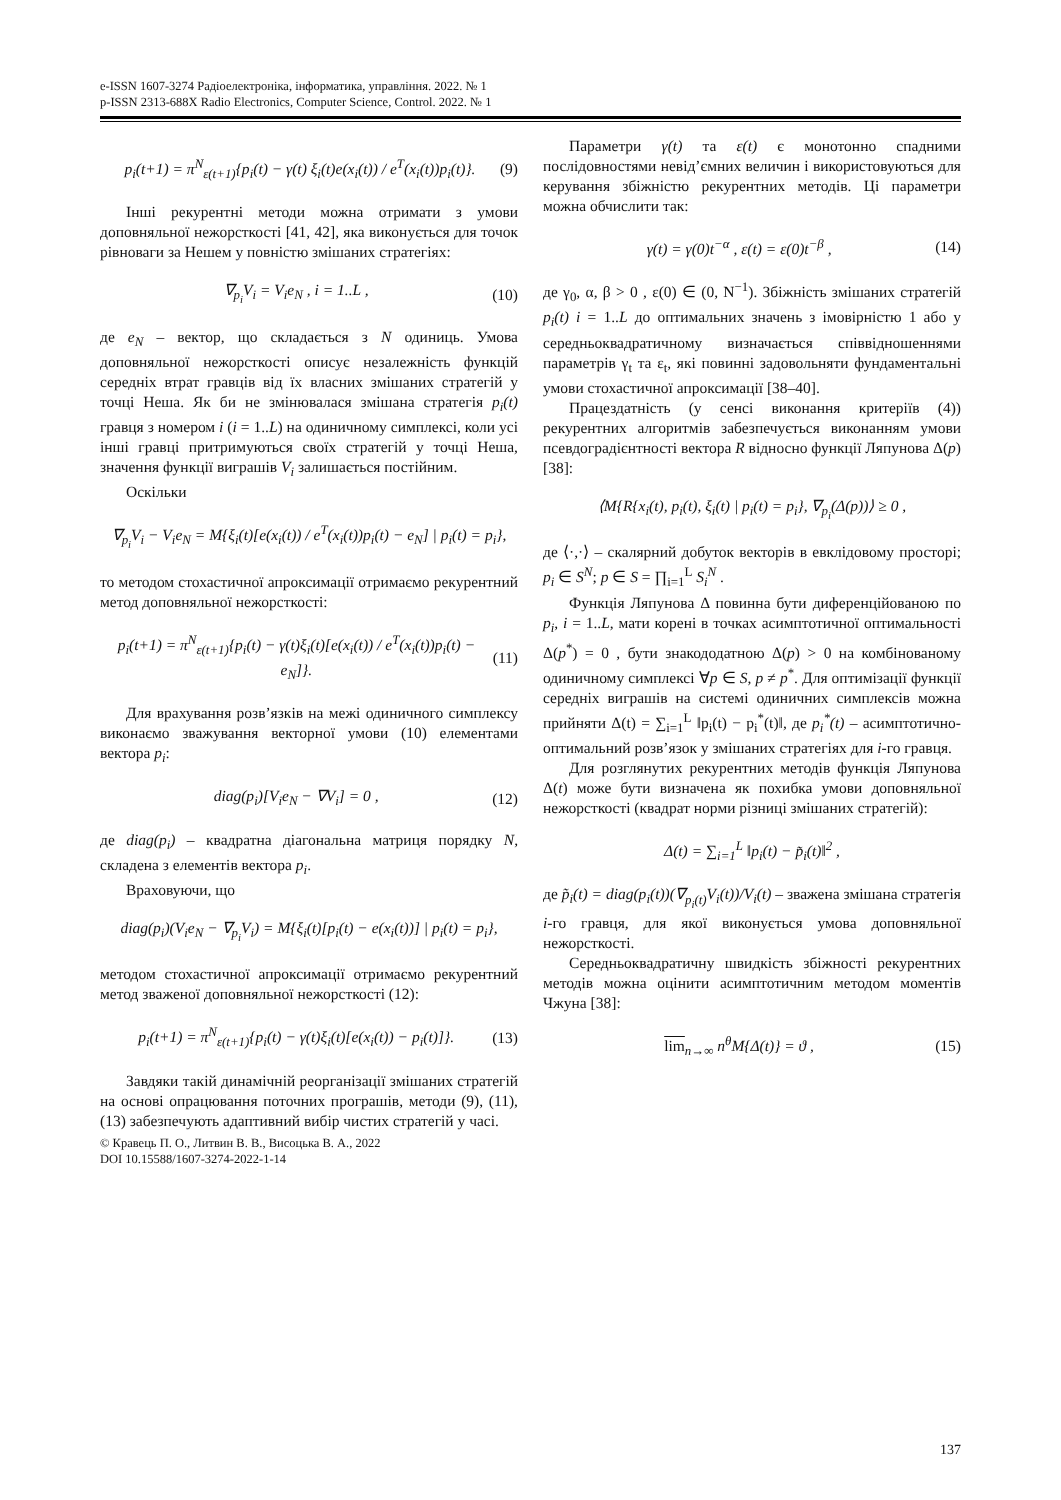e-ISSN 1607-3274 Радіоелектроніка, інформатика, управління. 2022. № 1
p-ISSN 2313-688X Radio Electronics, Computer Science, Control. 2022. № 1
p<sub>i</sub>(t+1) = π<sup>N</sup><sub>ε(t+1)</sub>{p<sub>i</sub>(t) − γ(t) ξ<sub>i</sub>(t)e(x<sub>i</sub>(t)) / e<sup>T</sup>(x<sub>i</sub>(t))p<sub>i</sub>(t)}. (9)
Інші рекурентні методи можна отримати з умови доповняльної нежорсткості [41, 42], яка виконується для точок рівноваги за Нешем у повністю змішаних стратегіях:
∇<sub>p<sub>i</sub></sub>V<sub>i</sub> = V<sub>i</sub>e<sub>N</sub> , i = 1..L , (10)
де e<sub>N</sub> – вектор, що складається з N одиниць. Умова доповняльної нежорсткості описує незалежність функцій середніх втрат гравців від їх власних змішаних стратегій у точці Неша. Як би не змінювалася змішана стратегія p<sub>i</sub>(t) гравця з номером i (i = 1..L) на одиничному симплексі, коли усі інші гравці притримуються своїх стратегій у точці Неша, значення функції виграшів V<sub>i</sub> залишається постійним.
Оскільки
∇<sub>p<sub>i</sub></sub>V<sub>i</sub> − V<sub>i</sub>e<sub>N</sub> = M{ξ<sub>i</sub>(t)[e(x<sub>i</sub>(t)) / e<sup>T</sup>(x<sub>i</sub>(t))p<sub>i</sub>(t) − e<sub>N</sub>] | p<sub>i</sub>(t) = p<sub>i</sub>},
то методом стохастичної апроксимації отримаємо рекурентний метод доповняльної нежорсткості:
p<sub>i</sub>(t+1) = π<sup>N</sup><sub>ε(t+1)</sub>{p<sub>i</sub>(t) − γ(t)ξ<sub>i</sub>(t)[e(x<sub>i</sub>(t)) / e<sup>T</sup>(x<sub>i</sub>(t))p<sub>i</sub>(t) − e<sub>N</sub>]}. (11)
Для врахування розв’язків на межі одиничного симплексу виконаємо зважування векторної умови (10) елементами вектора p<sub>i</sub>:
diag(p<sub>i</sub>)[V<sub>i</sub>e<sub>N</sub> − ∇V<sub>i</sub>] = 0 , (12)
де diag(p<sub>i</sub>) – квадратна діагональна матриця порядку N, складена з елементів вектора p<sub>i</sub>.
Враховуючи, що
diag(p<sub>i</sub>)(V<sub>i</sub>e<sub>N</sub> − ∇<sub>p<sub>i</sub></sub>V<sub>i</sub>) = M{ξ<sub>i</sub>(t)[p<sub>i</sub>(t) − e(x<sub>i</sub>(t))] | p<sub>i</sub>(t) = p<sub>i</sub>},
методом стохастичної апроксимації отримаємо рекурентний метод зваженої доповняльної нежорсткості (12):
p<sub>i</sub>(t+1) = π<sup>N</sup><sub>ε(t+1)</sub>{p<sub>i</sub>(t) − γ(t)ξ<sub>i</sub>(t)[e(x<sub>i</sub>(t)) − p<sub>i</sub>(t)]}. (13)
Завдяки такій динамічній реорганізації змішаних стратегій на основі опрацювання поточних програшів, методи (9), (11), (13) забезпечують адаптивний вибір чистих стратегій у часі.
© Кравець П. О., Литвин В. В., Висоцька В. А., 2022
DOI 10.15588/1607-3274-2022-1-14
Параметри γ(t) та ε(t) є монотонно спадними послідовностями невід’ємних величин і використовуються для керування збіжністю рекурентних методів. Ці параметри можна обчислити так:
γ(t) = γ(0)t<sup>−α</sup> , ε(t) = ε(0)t<sup>−β</sup> , (14)
де γ<sub>0</sub>, α, β > 0 , ε(0) ∈ (0, N<sup>−1</sup>). Збіжність змішаних стратегій p<sub>i</sub>(t) i = 1..L до оптимальних значень з імовірністю 1 або у середньоквадратичному визначається співвідношеннями параметрів γ<sub>t</sub> та ε<sub>t</sub>, які повинні задовольняти фундаментальні умови стохастичної апроксимації [38–40].
Працездатність (у сенсі виконання критеріїв (4)) рекурентних алгоритмів забезпечується виконанням умови псевдоградієнтності вектора R відносно функції Ляпунова Δ(p) [38]:
⟨M{R{x<sub>i</sub>(t), p<sub>i</sub>(t), ξ<sub>i</sub>(t) | p<sub>i</sub>(t) = p<sub>i</sub>}, ∇<sub>p<sub>i</sub></sub>(Δ(p))⟩ ≥ 0 ,
де ⟨·,·⟩ – скалярний добуток векторів в евклідовому просторі; p<sub>i</sub> ∈ S<sup>N</sup>; p ∈ S = ∏<sub>i=1</sub><sup>L</sup> S<sub>i</sub><sup>N</sup> .
Функція Ляпунова Δ повинна бути диференційованою по p<sub>i</sub>, i = 1..L, мати корені в точках асимптотичної оптимальності Δ(p<sup>*</sup>) = 0 , бути знакододатною Δ(p) > 0 на комбінованому одиничному симплексі ∀p ∈ S, p ≠ p<sup>*</sup>. Для оптимізації функції середніх виграшів на системі одиничних симплексів можна прийняти Δ(t) = ∑<sub>i=1</sub><sup>L</sup> ‖p<sub>i</sub>(t) − p<sub>i</sub><sup>*</sup>(t)‖, де p<sub>i</sub><sup>*</sup>(t) – асимптотично-оптимальний розв’язок у змішаних стратегіях для i-го гравця.
Для розглянутих рекурентних методів функція Ляпунова Δ(t) може бути визначена як похибка умови доповняльної нежорсткості (квадрат норми різниці змішаних стратегій):
Δ(t) = ∑<sub>i=1</sub><sup>L</sup> ‖p<sub>i</sub>(t) − p̃<sub>i</sub>(t)‖<sup>2</sup> ,
де p̃<sub>i</sub>(t) = diag(p<sub>i</sub>(t))(∇<sub>p<sub>i</sub>(t)</sub>V<sub>i</sub>(t))/V<sub>i</sub>(t) – зважена змішана стратегія i-го гравця, для якої виконується умова доповняльної нежорсткості.
Середньоквадратичну швидкість збіжності рекурентних методів можна оцінити асимптотичним методом моментів Чжуна [38]:
lim<sub>n→∞</sub> n<sup>θ</sup>M{Δ(t)} = ϑ , (15)
137